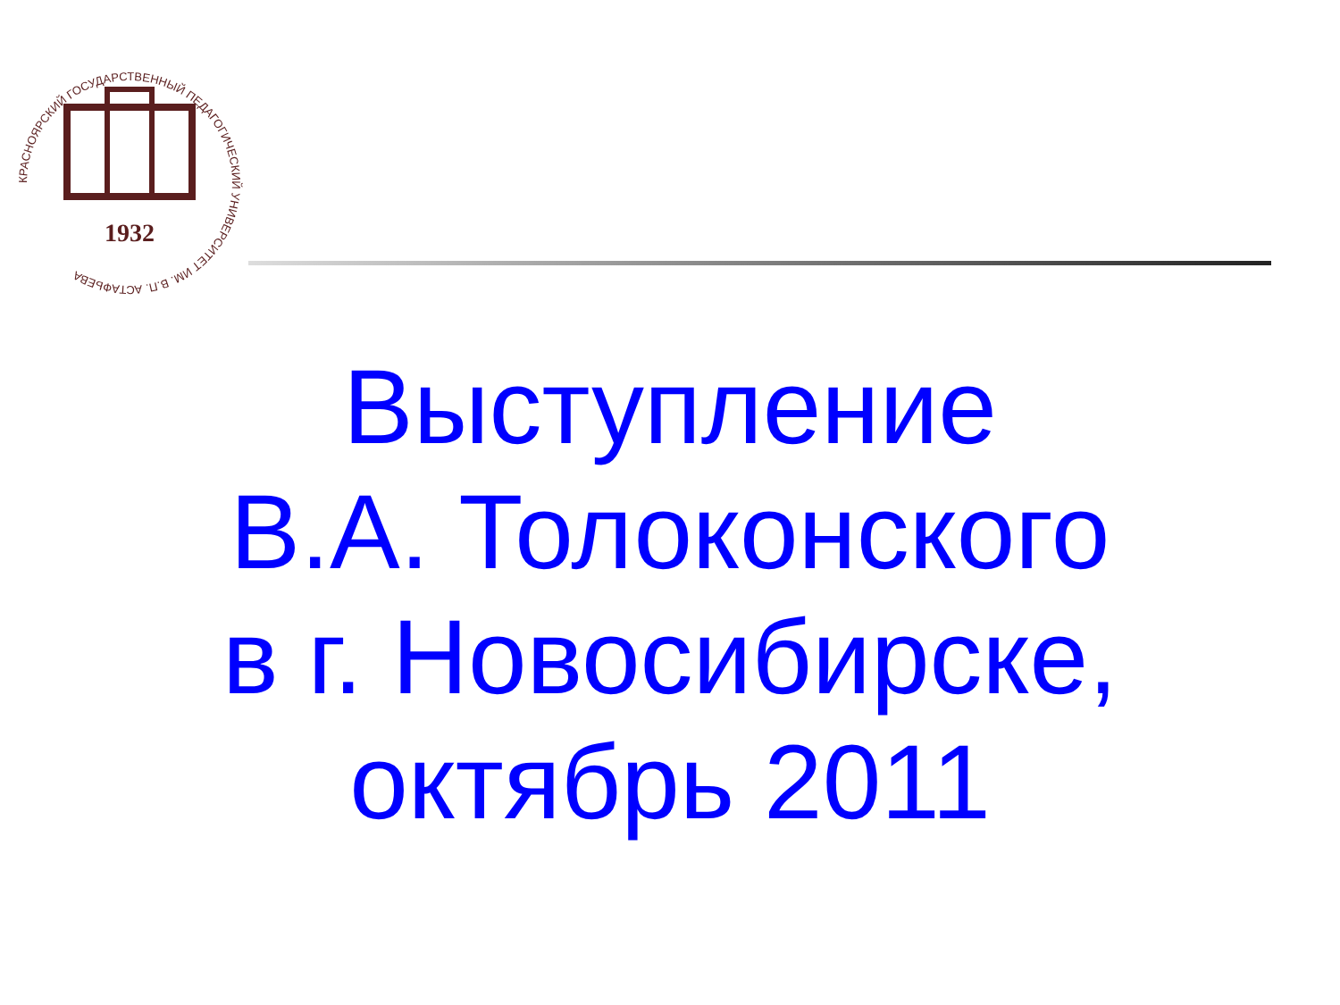КРАСНОЯРСКИЙ ГОСУДАРСТВЕННЫЙ ПЕДАГОГИЧЕСКИЙ УНИВЕРСИТЕТ ИМ. В.П. АСТАФЬЕВА
1932
Выступление
В.А. Толоконского
в г. Новосибирске,
октябрь 2011